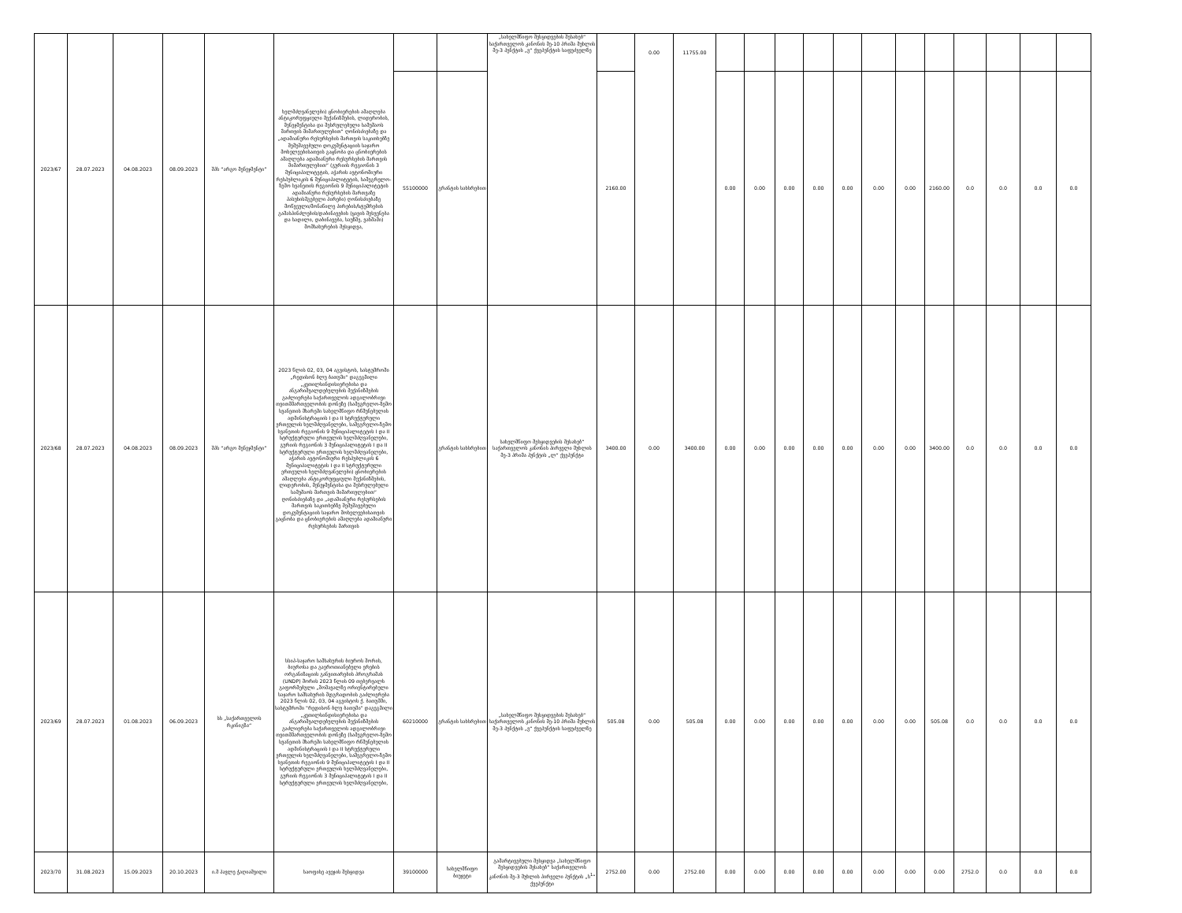| 2023/67 | 28.07.2023 | 04.08.2023 | 08.09.2023 | შპს “არგო მენეჯმენტი” | ხელმძღვანელები) ცნობიერების ამაღლება ანტიკორუფციული მექანიზმების, ლიდერობის, მენეჯმენტისა და შესრულებული სამუშაოს მართვის მიმართულებით“ ღონისძიებაზე და „ადამიანური რესურსების მართვის საკითხებზე შემუშავებული დოკუმენტაციის საჯარო მოხელეებისათვის გაცნობა და ცნობიერების ამაღლება ადამიანური რესურსების მართვის მიმართულებით“ (გურიის რეგიონის 3 მუნიციპალიტეტის, აჭარის ავტონომიური რესპუბლიკის 6 მუნიციპალიტეტის, სამეგრელო-ზემო სვანეთის რეგიონის 9 მუნიციპალიტეტის ადამიანური რესურსების მართვაზე პასუხისმგებელი პირები) ღონისძიებაზე მოწვეული/მონაწილე პირების/სტუმრების გამასპინძლების/დაბინავების (ყავის შესვენება და სადილი, დაბინავება, საუზმე, ვახშამი) მომსახურების შესყიდვა, | | | „სახელმწიფო შესყიდვების შესახებ“ საქართველოს კანონის მე-10 პრიმა მუხლის მე-3 პუნქტის „ვ“ ქვეპუნქტის საფუძველზე | | 0.00 | 11755.00 | | | | | | | | | | | | |
| | | | | | | 55100000 | გრანტის სახსრებით | | 2160.00 | | | 0.00 | 0.00 | 0.00 | 0.00 | 0.00 | 0.00 | 0.00 | 2160.00 | 0.0 | 0.0 | 0.0 | 0.0 |
| 2023/68 | 28.07.2023 | 04.08.2023 | 08.09.2023 | შპს “არგო მენეჯმენტი” | 2023 წლის 02, 03, 04 აგვისტოს, სასტუმროში „რედისონ ბლუ ბათუმი“ დაგეგმილი „კეთილსინდისიერებისა და ანგარიშვალდებულების მექანიზმების გაძლიერება საქართველოს ადგილობრივი თვითმმართველობის დონეზე (სამეგრელო-ზემო სვანეთის მხარეში სახელმწიფო რწმუნებულის ადმინისტრაციის I და II სტრუქტურული ერთეულის ხელმძღვანელები, სამეგრელო-ზემო სვანეთის რეგიონის 9 მუნიციპალიტეტის I და II სტრუქტურული ერთეულის ხელმძღვანელები, გურიის რეგიონის 3 მუნიციპალიტეტის I და II სტრუქტურული ერთეულის ხელმძღვანელები, აჭარის ავტონომიური რესპუბლიკის 6 მუნიციპალიტეტის I და II სტრუქტურული ერთეულის ხელმძღვანელები) ცნობიერების ამაღლება ანტიკორუფციული მექანიზმების, ლიდერობის, მენეჯმენტისა და შესრულებული სამუშაოს მართვის მიმართულებით“ ღონისძიებაზე და „ადამიანური რესურსების მართვის საკითხებზე შემუშავებული დოკუმენტაციის საჯარო მოხელეებისათვის გაცნობა და ცნობიერების ამაღლება ადამიანური რესურსების მართვის | | გრანტის სახსრებით | სახელმწიფო შესყიდვების შესახებ“ საქართველოს კანონის პირველი მუხლის მე-3 პრიმა პუნქტის „ლ“ ქვეპუნქტი | 3400.00 | 0.00 | 3400.00 | 0.00 | 0.00 | 0.00 | 0.00 | 0.00 | 0.00 | 0.00 | 3400.00 | 0.0 | 0.0 | 0.0 | 0.0 |
| 2023/69 | 28.07.2023 | 01.08.2023 | 06.09.2023 | სს „საქართველოს რკინიგზა“ | სსიპ-საჯარო სამსახურის ბიუროს შორის, ბიუროსა და გაეროთიანებული ერების ორგანიზაციის განვითარების პროგრამას (UNDP) შორის 2023 წლის 09 თებერვალს გაფორმებული „მომავალზე ორიენტირებული საჯარო სამსახურის მდგრადობის გაძლიერება 2023 წლის 02, 03, 04 აგვისტოს ქ. ბათუმში, სასტუმროში "რედისონ ბლუ ბათუმი" დაგეგმილი „კეთილსინდისიერებისა და ანგარიშვალდებულების მექანიზმების გაძლიერება საქართველოს ადგილობრივი თვითმმართველობის დონეზე (სამეგრელო-ზემო სვანეთის მხარეში სახელმწიფო რწმუნებულის ადმინისტრაციის I და II სტრუქტურული ერთეულის ხელმძღვანელები, სამეგრელო-ზემო სვანეთის რეგიონის 9 მუნიციპალიტეტის I და II სტრუქტურული ერთეულის ხელმძღვანელები, გურიის რეგიონის 3 მუნიციპალიტეტის I და II სტრუქტურული ერთეულის ხელმძღვანელები, | 60210000 | გრანტის სახსრებით | „სახელმწიფო შესყიდვების შესახებ“ საქართველოს კანონის მე-10 პრიმა მუხლის მე-3 პუნქტის „ვ“ ქვეპუნქტის საფუძველზე | 505.08 | 0.00 | 505.08 | 0.00 | 0.00 | 0.00 | 0.00 | 0.00 | 0.00 | 0.00 | 505.08 | 0.0 | 0.0 | 0.0 | 0.0 |
| 2023/70 | 31.08.2023 | 15.09.2023 | 20.10.2023 | ი.მ პავლე ჭაღიაშვილი | საოფისე ავეჯის შესყიდვა | 39100000 | სახელმწიფო ბიუჯეტი | გამარტივებული შესყიდვა „სახელმწიფო შესყიდვების შესახებ“ საქართველოს კანონის მე-3 მუხლის პირველი პუნქტის „ს<sup>1</sup>“ ქვეპუნქტი | 2752.00 | 0.00 | 2752.00 | 0.00 | 0.00 | 0.00 | 0.00 | 0.00 | 0.00 | 0.00 | 0.00 | 2752.0 | 0.0 | 0.0 | 0.0 |